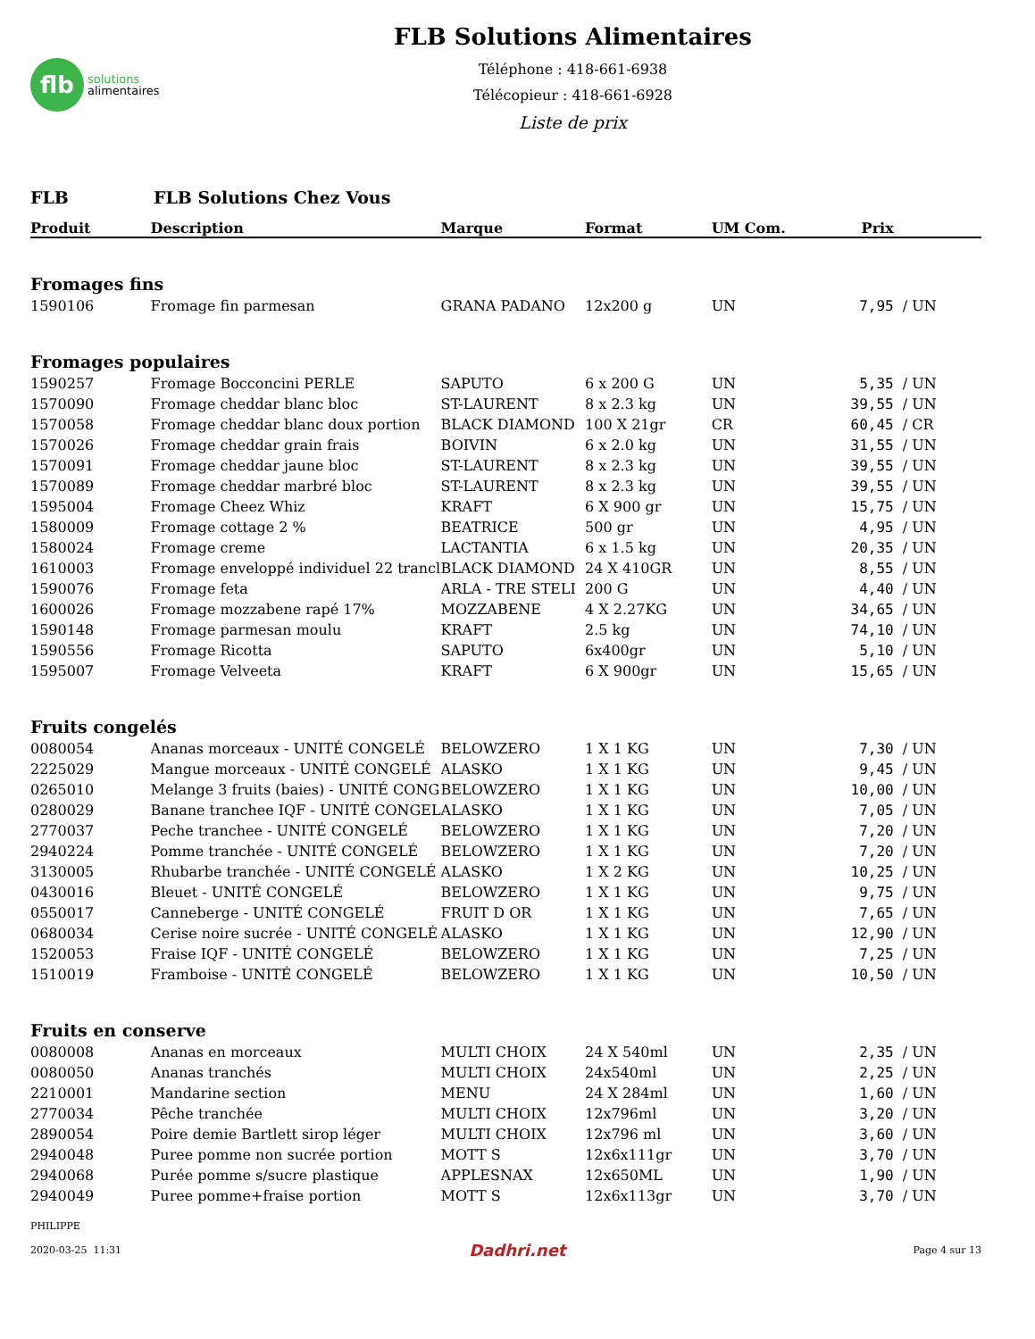flb
solutions
alimentaires
FLB Solutions Alimentaires
Téléphone : 418-661-6938
Télécopieur : 418-661-6928
Liste de prix
FLB FLB Solutions Chez Vous
| Produit | Description | Marque | Format | UM Com. | Prix | |
| --- | --- | --- | --- | --- | --- | --- |
| Fromages fins | | | | | | |
| 1590106 | Fromage fin parmesan | GRANA PADANO | 12x200 g | UN | 7,95 | / UN |
| Fromages populaires | | | | | | |
| 1590257 | Fromage Bocconcini PERLE | SAPUTO | 6 x 200 G | UN | 5,35 | / UN |
| 1570090 | Fromage cheddar blanc bloc | ST-LAURENT | 8 x 2.3 kg | UN | 39,55 | / UN |
| 1570058 | Fromage cheddar blanc doux portion | BLACK DIAMOND | 100 X 21gr | CR | 60,45 | / CR |
| 1570026 | Fromage cheddar grain frais | BOIVIN | 6 x 2.0 kg | UN | 31,55 | / UN |
| 1570091 | Fromage cheddar jaune bloc | ST-LAURENT | 8 x 2.3 kg | UN | 39,55 | / UN |
| 1570089 | Fromage cheddar marbré bloc | ST-LAURENT | 8 x 2.3 kg | UN | 39,55 | / UN |
| 1595004 | Fromage Cheez Whiz | KRAFT | 6 X 900 gr | UN | 15,75 | / UN |
| 1580009 | Fromage cottage 2 % | BEATRICE | 500 gr | UN | 4,95 | / UN |
| 1580024 | Fromage creme | LACTANTIA | 6 x 1.5 kg | UN | 20,35 | / UN |
| 1610003 | Fromage enveloppé individuel 22 trancl | BLACK DIAMOND | 24 X 410GR | UN | 8,55 | / UN |
| 1590076 | Fromage feta | ARLA - TRE STELI | 200 G | UN | 4,40 | / UN |
| 1600026 | Fromage mozzabene rapé 17% | MOZZABENE | 4 X 2.27KG | UN | 34,65 | / UN |
| 1590148 | Fromage parmesan moulu | KRAFT | 2.5 kg | UN | 74,10 | / UN |
| 1590556 | Fromage Ricotta | SAPUTO | 6x400gr | UN | 5,10 | / UN |
| 1595007 | Fromage Velveeta | KRAFT | 6 X 900gr | UN | 15,65 | / UN |
| Fruits congelés | | | | | | |
| 0080054 | Ananas morceaux - UNITÉ CONGELÉ | BELOWZERO | 1 X 1 KG | UN | 7,30 | / UN |
| 2225029 | Mangue morceaux - UNITÉ CONGELÉ | ALASKO | 1 X 1 KG | UN | 9,45 | / UN |
| 0265010 | Melange 3 fruits (baies) - UNITÉ CONG | BELOWZERO | 1 X 1 KG | UN | 10,00 | / UN |
| 0280029 | Banane tranchee IQF - UNITÉ CONGEL | ALASKO | 1 X 1 KG | UN | 7,05 | / UN |
| 2770037 | Peche tranchee - UNITÉ CONGELÉ | BELOWZERO | 1 X 1 KG | UN | 7,20 | / UN |
| 2940224 | Pomme tranchée - UNITÉ CONGELÉ | BELOWZERO | 1 X 1 KG | UN | 7,20 | / UN |
| 3130005 | Rhubarbe tranchée - UNITÉ CONGELÉ | ALASKO | 1 X 2 KG | UN | 10,25 | / UN |
| 0430016 | Bleuet - UNITÉ CONGELÉ | BELOWZERO | 1 X 1 KG | UN | 9,75 | / UN |
| 0550017 | Canneberge - UNITÉ CONGELÉ | FRUIT D OR | 1 X 1 KG | UN | 7,65 | / UN |
| 0680034 | Cerise noire sucrée - UNITÉ CONGELÉ | ALASKO | 1 X 1 KG | UN | 12,90 | / UN |
| 1520053 | Fraise IQF - UNITÉ CONGELÉ | BELOWZERO | 1 X 1 KG | UN | 7,25 | / UN |
| 1510019 | Framboise - UNITÉ CONGELÉ | BELOWZERO | 1 X 1 KG | UN | 10,50 | / UN |
| Fruits en conserve | | | | | | |
| 0080008 | Ananas en morceaux | MULTI CHOIX | 24 X 540ml | UN | 2,35 | / UN |
| 0080050 | Ananas tranchés | MULTI CHOIX | 24x540ml | UN | 2,25 | / UN |
| 2210001 | Mandarine section | MENU | 24 X 284ml | UN | 1,60 | / UN |
| 2770034 | Pêche tranchée | MULTI CHOIX | 12x796ml | UN | 3,20 | / UN |
| 2890054 | Poire demie Bartlett sirop léger | MULTI CHOIX | 12x796 ml | UN | 3,60 | / UN |
| 2940048 | Puree pomme non sucrée portion | MOTT S | 12x6x111gr | UN | 3,70 | / UN |
| 2940068 | Purée pomme s/sucre plastique | APPLESNAX | 12x650ML | UN | 1,90 | / UN |
| 2940049 | Puree pomme+fraise portion | MOTT S | 12x6x113gr | UN | 3,70 | / UN |
PHILIPPE
2020-03-25 11:31 Dadhri.net Page 4 sur 13